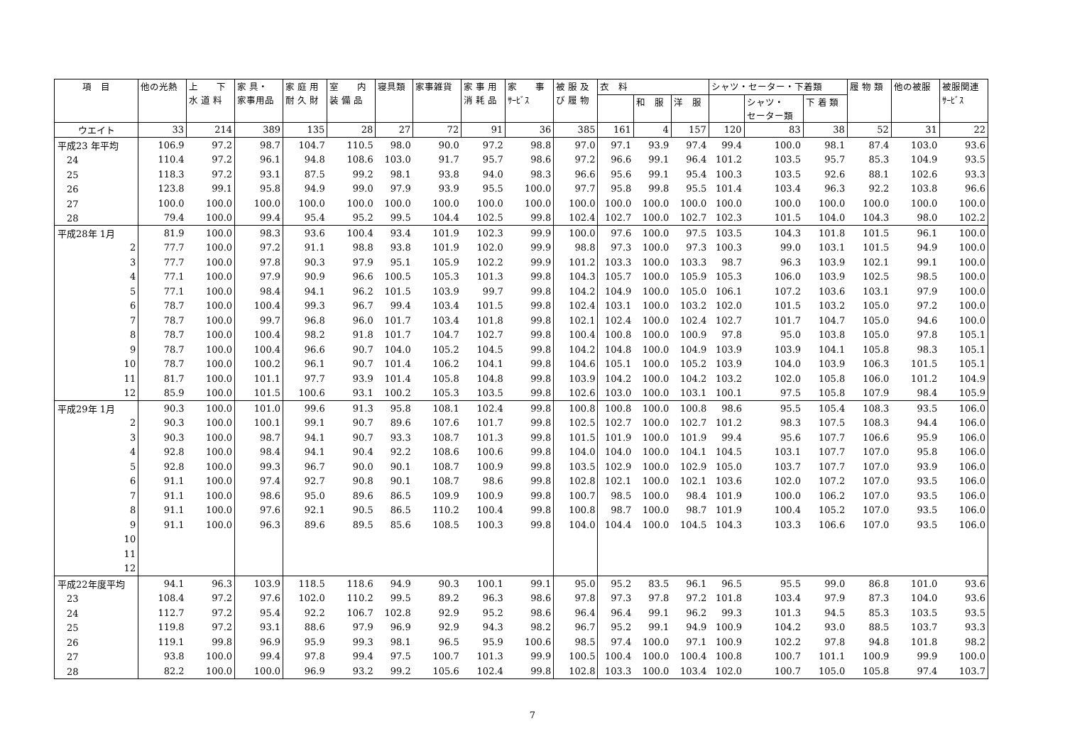| 項 目 | 他の光熱 | 上 下 水 道 料 | 家 具・ 家事用品 | 家 庭 用 耐 久 財 | 室 内 装 備 品 | 寝具類 | 家事雑貨 | 家 事 用 消 耗 品 | 家 事 ｻｰﾋﾞｽ | 被 服 及 び 履 物 | 衣 料 | | | シャツ・セーター・下着類 | | | 履 物 類 | 他の被服 | 被服関連 ｻｰﾋﾞｽ |
| --- | --- | --- | --- | --- | --- | --- | --- | --- | --- | --- | --- | --- | --- | --- | --- | --- | --- | --- | --- |
| | | | | | | | | | | | | 和 服 | 洋 服 | | シャツ・ セーター類 | 下 着 類 | | | |
| ウエイト | 33 | 214 | 389 | 135 | 28 | 27 | 72 | 91 | 36 | 385 | 161 | 4 | 157 | 120 | 83 | 38 | 52 | 31 | 22 |
| 平成23 年平均 | 106.9 | 97.2 | 98.7 | 104.7 | 110.5 | 98.0 | 90.0 | 97.2 | 98.8 | 97.0 | 97.1 | 93.9 | 97.4 | 99.4 | 100.0 | 98.1 | 87.4 | 103.0 | 93.6 |
| 24 | 110.4 | 97.2 | 96.1 | 94.8 | 108.6 | 103.0 | 91.7 | 95.7 | 98.6 | 97.2 | 96.6 | 99.1 | 96.4 | 101.2 | 103.5 | 95.7 | 85.3 | 104.9 | 93.5 |
| 25 | 118.3 | 97.2 | 93.1 | 87.5 | 99.2 | 98.1 | 93.8 | 94.0 | 98.3 | 96.6 | 95.6 | 99.1 | 95.4 | 100.3 | 103.5 | 92.6 | 88.1 | 102.6 | 93.3 |
| 26 | 123.8 | 99.1 | 95.8 | 94.9 | 99.0 | 97.9 | 93.9 | 95.5 | 100.0 | 97.7 | 95.8 | 99.8 | 95.5 | 101.4 | 103.4 | 96.3 | 92.2 | 103.8 | 96.6 |
| 27 | 100.0 | 100.0 | 100.0 | 100.0 | 100.0 | 100.0 | 100.0 | 100.0 | 100.0 | 100.0 | 100.0 | 100.0 | 100.0 | 100.0 | 100.0 | 100.0 | 100.0 | 100.0 | 100.0 |
| 28 | 79.4 | 100.0 | 99.4 | 95.4 | 95.2 | 99.5 | 104.4 | 102.5 | 99.8 | 102.4 | 102.7 | 100.0 | 102.7 | 102.3 | 101.5 | 104.0 | 104.3 | 98.0 | 102.2 |
| 平成28年 1月 | 81.9 | 100.0 | 98.3 | 93.6 | 100.4 | 93.4 | 101.9 | 102.3 | 99.9 | 100.0 | 97.6 | 100.0 | 97.5 | 103.5 | 104.3 | 101.8 | 101.5 | 96.1 | 100.0 |
| 2 | 77.7 | 100.0 | 97.2 | 91.1 | 98.8 | 93.8 | 101.9 | 102.0 | 99.9 | 98.8 | 97.3 | 100.0 | 97.3 | 100.3 | 99.0 | 103.1 | 101.5 | 94.9 | 100.0 |
| 3 | 77.7 | 100.0 | 97.8 | 90.3 | 97.9 | 95.1 | 105.9 | 102.2 | 99.9 | 101.2 | 103.3 | 100.0 | 103.3 | 98.7 | 96.3 | 103.9 | 102.1 | 99.1 | 100.0 |
| 4 | 77.1 | 100.0 | 97.9 | 90.9 | 96.6 | 100.5 | 105.3 | 101.3 | 99.8 | 104.3 | 105.7 | 100.0 | 105.9 | 105.3 | 106.0 | 103.9 | 102.5 | 98.5 | 100.0 |
| 5 | 77.1 | 100.0 | 98.4 | 94.1 | 96.2 | 101.5 | 103.9 | 99.7 | 99.8 | 104.2 | 104.9 | 100.0 | 105.0 | 106.1 | 107.2 | 103.6 | 103.1 | 97.9 | 100.0 |
| 6 | 78.7 | 100.0 | 100.4 | 99.3 | 96.7 | 99.4 | 103.4 | 101.5 | 99.8 | 102.4 | 103.1 | 100.0 | 103.2 | 102.0 | 101.5 | 103.2 | 105.0 | 97.2 | 100.0 |
| 7 | 78.7 | 100.0 | 99.7 | 96.8 | 96.0 | 101.7 | 103.4 | 101.8 | 99.8 | 102.1 | 102.4 | 100.0 | 102.4 | 102.7 | 101.7 | 104.7 | 105.0 | 94.6 | 100.0 |
| 8 | 78.7 | 100.0 | 100.4 | 98.2 | 91.8 | 101.7 | 104.7 | 102.7 | 99.8 | 100.4 | 100.8 | 100.0 | 100.9 | 97.8 | 95.0 | 103.8 | 105.0 | 97.8 | 105.1 |
| 9 | 78.7 | 100.0 | 100.4 | 96.6 | 90.7 | 104.0 | 105.2 | 104.5 | 99.8 | 104.2 | 104.8 | 100.0 | 104.9 | 103.9 | 103.9 | 104.1 | 105.8 | 98.3 | 105.1 |
| 10 | 78.7 | 100.0 | 100.2 | 96.1 | 90.7 | 101.4 | 106.2 | 104.1 | 99.8 | 104.6 | 105.1 | 100.0 | 105.2 | 103.9 | 104.0 | 103.9 | 106.3 | 101.5 | 105.1 |
| 11 | 81.7 | 100.0 | 101.1 | 97.7 | 93.9 | 101.4 | 105.8 | 104.8 | 99.8 | 103.9 | 104.2 | 100.0 | 104.2 | 103.2 | 102.0 | 105.8 | 106.0 | 101.2 | 104.9 |
| 12 | 85.9 | 100.0 | 101.5 | 100.6 | 93.1 | 100.2 | 105.3 | 103.5 | 99.8 | 102.6 | 103.0 | 100.0 | 103.1 | 100.1 | 97.5 | 105.8 | 107.9 | 98.4 | 105.9 |
| 平成29年 1月 | 90.3 | 100.0 | 101.0 | 99.6 | 91.3 | 95.8 | 108.1 | 102.4 | 99.8 | 100.8 | 100.8 | 100.0 | 100.8 | 98.6 | 95.5 | 105.4 | 108.3 | 93.5 | 106.0 |
| 2 | 90.3 | 100.0 | 100.1 | 99.1 | 90.7 | 89.6 | 107.6 | 101.7 | 99.8 | 102.5 | 102.7 | 100.0 | 102.7 | 101.2 | 98.3 | 107.5 | 108.3 | 94.4 | 106.0 |
| 3 | 90.3 | 100.0 | 98.7 | 94.1 | 90.7 | 93.3 | 108.7 | 101.3 | 99.8 | 101.5 | 101.9 | 100.0 | 101.9 | 99.4 | 95.6 | 107.7 | 106.6 | 95.9 | 106.0 |
| 4 | 92.8 | 100.0 | 98.4 | 94.1 | 90.4 | 92.2 | 108.6 | 100.6 | 99.8 | 104.0 | 104.0 | 100.0 | 104.1 | 104.5 | 103.1 | 107.7 | 107.0 | 95.8 | 106.0 |
| 5 | 92.8 | 100.0 | 99.3 | 96.7 | 90.0 | 90.1 | 108.7 | 100.9 | 99.8 | 103.5 | 102.9 | 100.0 | 102.9 | 105.0 | 103.7 | 107.7 | 107.0 | 93.9 | 106.0 |
| 6 | 91.1 | 100.0 | 97.4 | 92.7 | 90.8 | 90.1 | 108.7 | 98.6 | 99.8 | 102.8 | 102.1 | 100.0 | 102.1 | 103.6 | 102.0 | 107.2 | 107.0 | 93.5 | 106.0 |
| 7 | 91.1 | 100.0 | 98.6 | 95.0 | 89.6 | 86.5 | 109.9 | 100.9 | 99.8 | 100.7 | 98.5 | 100.0 | 98.4 | 101.9 | 100.0 | 106.2 | 107.0 | 93.5 | 106.0 |
| 8 | 91.1 | 100.0 | 97.6 | 92.1 | 90.5 | 86.5 | 110.2 | 100.4 | 99.8 | 100.8 | 98.7 | 100.0 | 98.7 | 101.9 | 100.4 | 105.2 | 107.0 | 93.5 | 106.0 |
| 9 | 91.1 | 100.0 | 96.3 | 89.6 | 89.5 | 85.6 | 108.5 | 100.3 | 99.8 | 104.0 | 104.4 | 100.0 | 104.5 | 104.3 | 103.3 | 106.6 | 107.0 | 93.5 | 106.0 |
| 10 | | | | | | | | | | | | | | | | | | | |
| 11 | | | | | | | | | | | | | | | | | | | |
| 12 | | | | | | | | | | | | | | | | | | | |
| 平成22年度平均 | 94.1 | 96.3 | 103.9 | 118.5 | 118.6 | 94.9 | 90.3 | 100.1 | 99.1 | 95.0 | 95.2 | 83.5 | 96.1 | 96.5 | 95.5 | 99.0 | 86.8 | 101.0 | 93.6 |
| 23 | 108.4 | 97.2 | 97.6 | 102.0 | 110.2 | 99.5 | 89.2 | 96.3 | 98.6 | 97.8 | 97.3 | 97.8 | 97.2 | 101.8 | 103.4 | 97.9 | 87.3 | 104.0 | 93.6 |
| 24 | 112.7 | 97.2 | 95.4 | 92.2 | 106.7 | 102.8 | 92.9 | 95.2 | 98.6 | 96.4 | 96.4 | 99.1 | 96.2 | 99.3 | 101.3 | 94.5 | 85.3 | 103.5 | 93.5 |
| 25 | 119.8 | 97.2 | 93.1 | 88.6 | 97.9 | 96.9 | 92.9 | 94.3 | 98.2 | 96.7 | 95.2 | 99.1 | 94.9 | 100.9 | 104.2 | 93.0 | 88.5 | 103.7 | 93.3 |
| 26 | 119.1 | 99.8 | 96.9 | 95.9 | 99.3 | 98.1 | 96.5 | 95.9 | 100.6 | 98.5 | 97.4 | 100.0 | 97.1 | 100.9 | 102.2 | 97.8 | 94.8 | 101.8 | 98.2 |
| 27 | 93.8 | 100.0 | 99.4 | 97.8 | 99.4 | 97.5 | 100.7 | 101.3 | 99.9 | 100.5 | 100.4 | 100.0 | 100.4 | 100.8 | 100.7 | 101.1 | 100.9 | 99.9 | 100.0 |
| 28 | 82.2 | 100.0 | 100.0 | 96.9 | 93.2 | 99.2 | 105.6 | 102.4 | 99.8 | 102.8 | 103.3 | 100.0 | 103.4 | 102.0 | 100.7 | 105.0 | 105.8 | 97.4 | 103.7 |
7